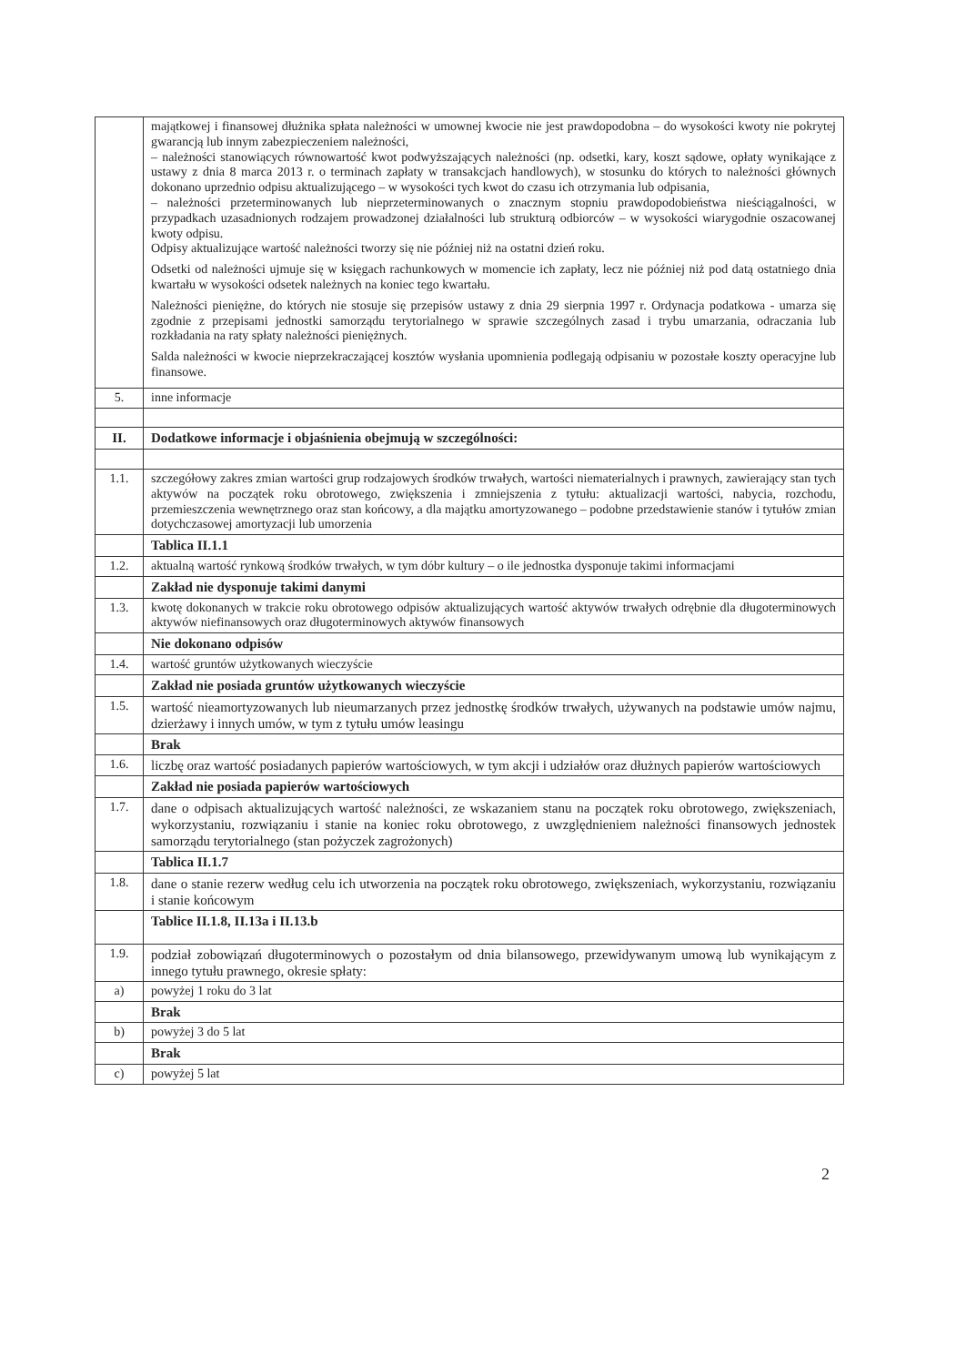| | majątkowej i finansowej dłużnika spłata należności w umownej kwocie nie jest prawdopodobna – do wysokości kwoty nie pokrytej gwarancją lub innym zabezpieczeniem należności, – należności stanowiących równowartość kwot podwyższających należności (np. odsetki, kary, koszt sądowe, opłaty wynikające z ustawy z dnia 8 marca 2013 r. o terminach zapłaty w transakcjach handlowych), w stosunku do których to należności głównych dokonano uprzednio odpisu aktualizującego – w wysokości tych kwot do czasu ich otrzymania lub odpisania, – należności przeterminowanych lub nieprzeterminowanych o znacznym stopniu prawdopodobieństwa nieściągalności, w przypadkach uzasadnionych rodzajem prowadzonej działalności lub strukturą odbiorców – w wysokości wiarygodnie oszacowanej kwoty odpisu. Odpisy aktualizujące wartość należności tworzy się nie później niż na ostatni dzień roku. Odsetki od należności ujmuje się w księgach rachunkowych w momencie ich zapłaty, lecz nie później niż pod datą ostatniego dnia kwartału w wysokości odsetek należnych na koniec tego kwartału. Należności pieniężne, do których nie stosuje się przepisów ustawy z dnia 29 sierpnia 1997 r. Ordynacja podatkowa - umarza się zgodnie z przepisami jednostki samorządu terytorialnego w sprawie szczególnych zasad i trybu umarzania, odraczania lub rozkładania na raty spłaty należności pieniężnych. Salda należności w kwocie nieprzekraczającej kosztów wysłania upomnienia podlegają odpisaniu w pozostałe koszty operacyjne lub finansowe. |
| 5. | inne informacje |
| II. | Dodatkowe informacje i objaśnienia obejmują w szczególności: |
| 1.1. | szczegółowy zakres zmian wartości grup rodzajowych środków trwałych, wartości niematerialnych i prawnych, zawierający stan tych aktywów na początek roku obrotowego, zwiększenia i zmniejszenia z tytułu: aktualizacji wartości, nabycia, rozchodu, przemieszczenia wewnętrznego oraz stan końcowy, a dla majątku amortyzowanego – podobne przedstawienie stanów i tytułów zmian dotychczasowej amortyzacji lub umorzenia |
| | Tablica II.1.1 |
| 1.2. | aktualną wartość rynkową środków trwałych, w tym dóbr kultury – o ile jednostka dysponuje takimi informacjami |
| | Zakład nie dysponuje takimi danymi |
| 1.3. | kwotę dokonanych w trakcie roku obrotowego odpisów aktualizujących wartość aktywów trwałych odrębnie dla długoterminowych aktywów niefinansowych oraz długoterminowych aktywów finansowych |
| | Nie dokonano odpisów |
| 1.4. | wartość gruntów użytkowanych wieczyście |
| | Zakład nie posiada gruntów użytkowanych wieczyście |
| 1.5. | wartość nieamortyzowanych lub nieumarzanych przez jednostkę środków trwałych, używanych na podstawie umów najmu, dzierżawy i innych umów, w tym z tytułu umów leasingu |
| | Brak |
| 1.6. | liczbę oraz wartość posiadanych papierów wartościowych, w tym akcji i udziałów oraz dłużnych papierów wartościowych |
| | Zakład nie posiada papierów wartościowych |
| 1.7. | dane o odpisach aktualizujących wartość należności, ze wskazaniem stanu na początek roku obrotowego, zwiększeniach, wykorzystaniu, rozwiązaniu i stanie na koniec roku obrotowego, z uwzględnieniem należności finansowych jednostek samorządu terytorialnego (stan pożyczek zagrożonych) |
| | Tablica II.1.7 |
| 1.8. | dane o stanie rezerw według celu ich utworzenia na początek roku obrotowego, zwiększeniach, wykorzystaniu, rozwiązaniu i stanie końcowym |
| | Tablice II.1.8, II.13a i II.13.b |
| 1.9. | podział zobowiązań długoterminowych o pozostałym od dnia bilansowego, przewidywanym umową lub wynikającym z innego tytułu prawnego, okresie spłaty: |
| a) | powyżej 1 roku do 3 lat |
| | Brak |
| b) | powyżej 3 do 5 lat |
| | Brak |
| c) | powyżej 5 lat |
2